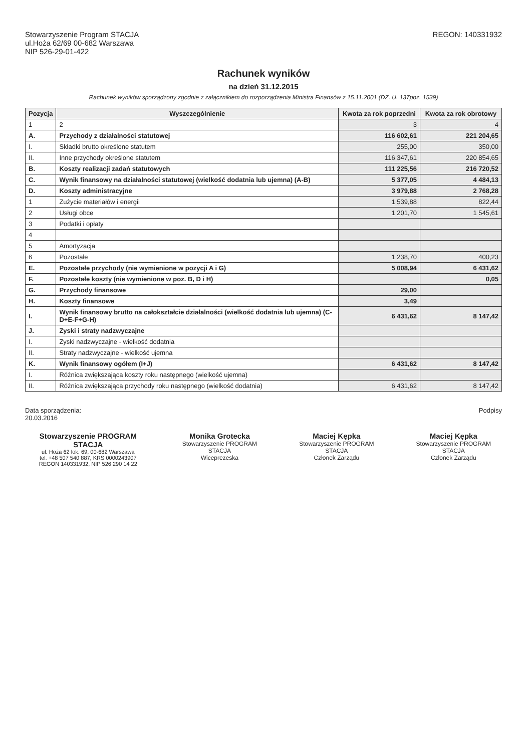Stowarzyszenie Program STACJA
ul.Hoża 62/69 00-682 Warszawa
NIP 526-29-01-422
REGON: 140331932
Rachunek wyników
na dzień 31.12.2015
Rachunek wyników sporządzony zgodnie z załącznikiem do rozporządzenia Ministra Finansów z 15.11.2001 (DZ. U. 137poz. 1539)
| Pozycja | Wyszczególnienie | Kwota za rok poprzedni | Kwota za rok obrotowy |
| --- | --- | --- | --- |
| 1 | 2 | 3 | 4 |
| A. | Przychody z działalności statutowej | 116 602,61 | 221 204,65 |
| I. | Składki brutto określone statutem | 255,00 | 350,00 |
| II. | Inne przychody określone statutem | 116 347,61 | 220 854,65 |
| B. | Koszty realizacji zadań statutowych | 111 225,56 | 216 720,52 |
| C. | Wynik finansowy na działalności statutowej (wielkość dodatnia lub ujemna) (A-B) | 5 377,05 | 4 484,13 |
| D. | Koszty administracyjne | 3 979,88 | 2 768,28 |
| 1 | Zużycie materiałów i energii | 1 539,88 | 822,44 |
| 2 | Usługi obce | 1 201,70 | 1 545,61 |
| 3 | Podatki i opłaty | | |
| 4 | | | |
| 5 | Amortyzacja | | |
| 6 | Pozostałe | 1 238,70 | 400,23 |
| E. | Pozostałe przychody (nie wymienione w pozycji A i G) | 5 008,94 | 6 431,62 |
| F. | Pozostałe koszty (nie wymienione w poz. B, D i H) | | 0,05 |
| G. | Przychody finansowe | 29,00 | |
| H. | Koszty finansowe | 3,49 | |
| I. | Wynik finansowy brutto na całokształcie działalności (wielkość dodatnia lub ujemna) (C-D+E-F+G-H) | 6 431,62 | 8 147,42 |
| J. | Zyski i straty nadzwyczajne | | |
| I. | Zyski nadzwyczajne - wielkość dodatnia | | |
| II. | Straty nadzwyczajne - wielkość ujemna | | |
| K. | Wynik finansowy ogółem (I+J) | 6 431,62 | 8 147,42 |
| I. | Różnica zwiększająca koszty roku następnego (wielkość ujemna) | | |
| II. | Różnica zwiększająca przychody roku następnego (wielkość dodatnia) | 6 431,62 | 8 147,42 |
Data sporządzenia:
20.03.2016
Podpisy
Stowarzyszenie PROGRAM STACJA
ul. Hoża 62 lok. 69, 00-682 Warszawa
tel. +48 507 540 887, KRS 0000243907
REGON 140331932, NIP 526 290 14 22
Monika Grotecka
Stowarzyszenie PROGRAM STACJA
Wiceprezeska
Maciej Kępka
Stowarzyszenie PROGRAM STACJA
Członek Zarządu
Maciej Kępka
Stowarzyszenie PROGRAM STACJA
Członek Zarządu